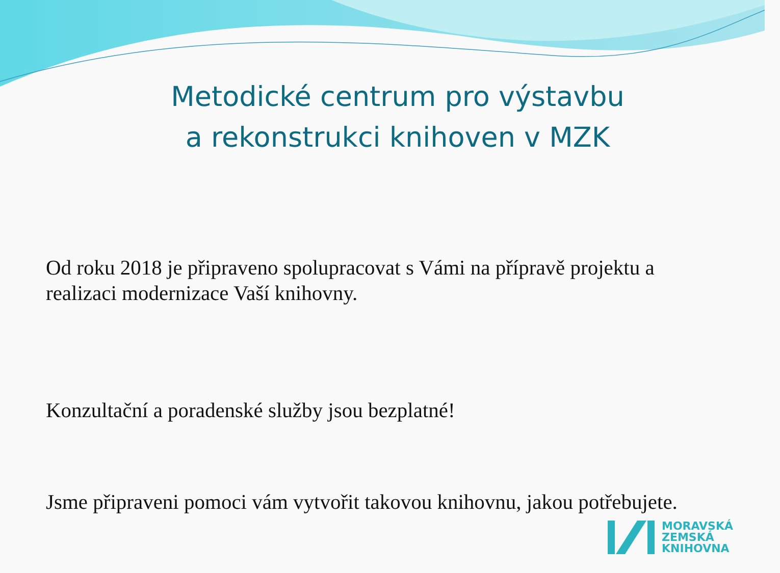Metodické centrum pro výstavbu
a rekonstrukci knihoven v MZK
Od roku 2018 je připraveno spolupracovat s Vámi na přípravě projektu a realizaci modernizace Vaší knihovny.
Konzultační a poradenské služby jsou bezplatné!
Jsme připraveni pomoci vám vytvořit takovou knihovnu, jakou potřebujete.
MORAVSKÁ
ZEMSKÁ
KNIHOVNA